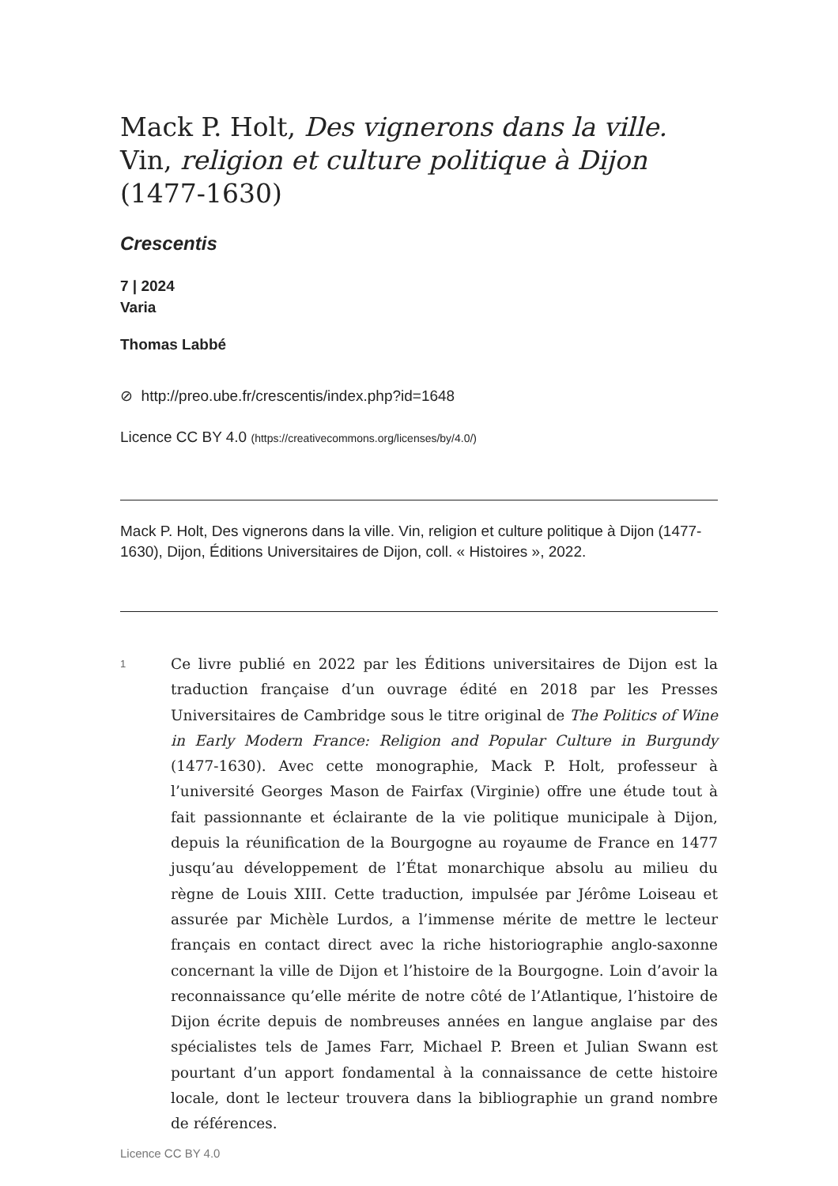Mack P. Holt, Des vignerons dans la ville. Vin, religion et culture politique à Dijon (1477-1630)
Crescentis
7 | 2024
Varia
Thomas Labbé
⊘ http://preo.ube.fr/crescentis/index.php?id=1648
Licence CC BY 4.0 (https://creativecommons.org/licenses/by/4.0/)
Mack P. Holt, Des vignerons dans la ville. Vin, religion et culture politique à Dijon (1477-1630), Dijon, Éditions Universitaires de Dijon, coll. « Histoires », 2022.
1
Ce livre publié en 2022 par les Éditions universitaires de Dijon est la traduction française d’un ouvrage édité en 2018 par les Presses Universitaires de Cambridge sous le titre original de The Politics of Wine in Early Modern France: Religion and Popular Culture in Burgundy (1477-1630). Avec cette monographie, Mack P. Holt, professeur à l’université Georges Mason de Fairfax (Virginie) offre une étude tout à fait passionnante et éclairante de la vie politique municipale à Dijon, depuis la réunification de la Bourgogne au royaume de France en 1477 jusqu’au développement de l’État monarchique absolu au milieu du règne de Louis XIII. Cette traduction, impulsée par Jérôme Loiseau et assurée par Michèle Lurdos, a l’immense mérite de mettre le lecteur français en contact direct avec la riche historiographie anglo-saxonne concernant la ville de Dijon et l’histoire de la Bourgogne. Loin d’avoir la reconnaissance qu’elle mérite de notre côté de l’Atlantique, l’histoire de Dijon écrite depuis de nombreuses années en langue anglaise par des spécialistes tels de James Farr, Michael P. Breen et Julian Swann est pourtant d’un apport fondamental à la connaissance de cette histoire locale, dont le lecteur trouvera dans la bibliographie un grand nombre de références.
Licence CC BY 4.0